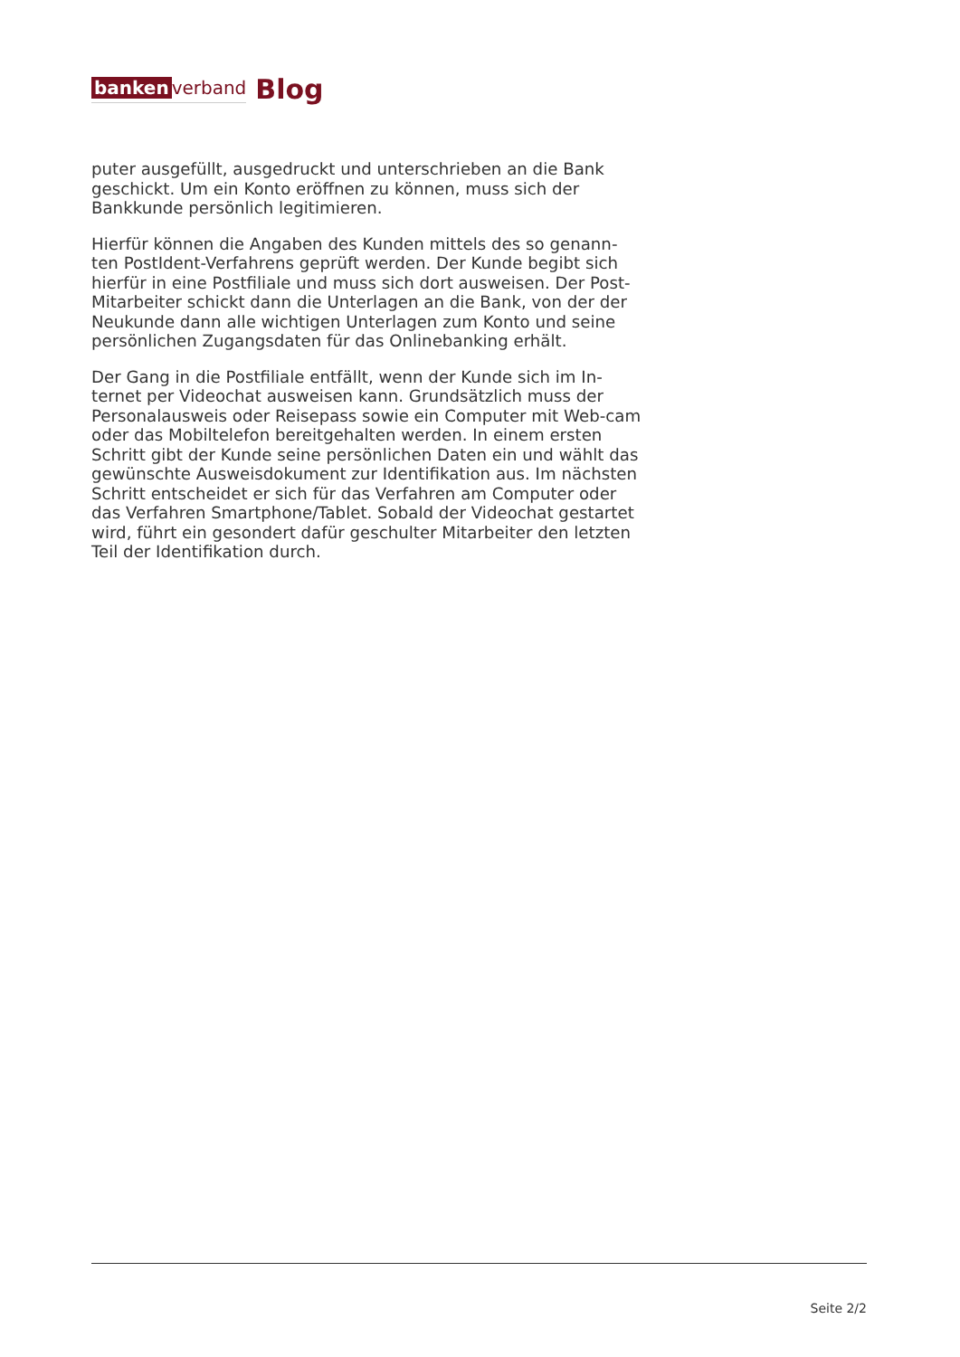banken verband
Blog
puter ausgefüllt, ausgedruckt und unterschrieben an die Bank geschickt. Um ein Konto eröffnen zu können, muss sich der Bankkunde persönlich legitimieren.
Hierfür können die Angaben des Kunden mittels des so genann-ten PostIdent-Verfahrens geprüft werden. Der Kunde begibt sich hierfür in eine Postfiliale und muss sich dort ausweisen. Der Post-Mitarbeiter schickt dann die Unterlagen an die Bank, von der der Neukunde dann alle wichtigen Unterlagen zum Konto und seine persönlichen Zugangsdaten für das Onlinebanking erhält.
Der Gang in die Postfiliale entfällt, wenn der Kunde sich im In-ternet per Videochat ausweisen kann. Grundsätzlich muss der Personalausweis oder Reisepass sowie ein Computer mit Web-cam oder das Mobiltelefon bereitgehalten werden. In einem ersten Schritt gibt der Kunde seine persönlichen Daten ein und wählt das gewünschte Ausweisdokument zur Identifikation aus. Im nächsten Schritt entscheidet er sich für das Verfahren am Computer oder das Verfahren Smartphone/Tablet. Sobald der Videochat gestartet wird, führt ein gesondert dafür geschulter Mitarbeiter den letzten Teil der Identifikation durch.
Seite 2/2